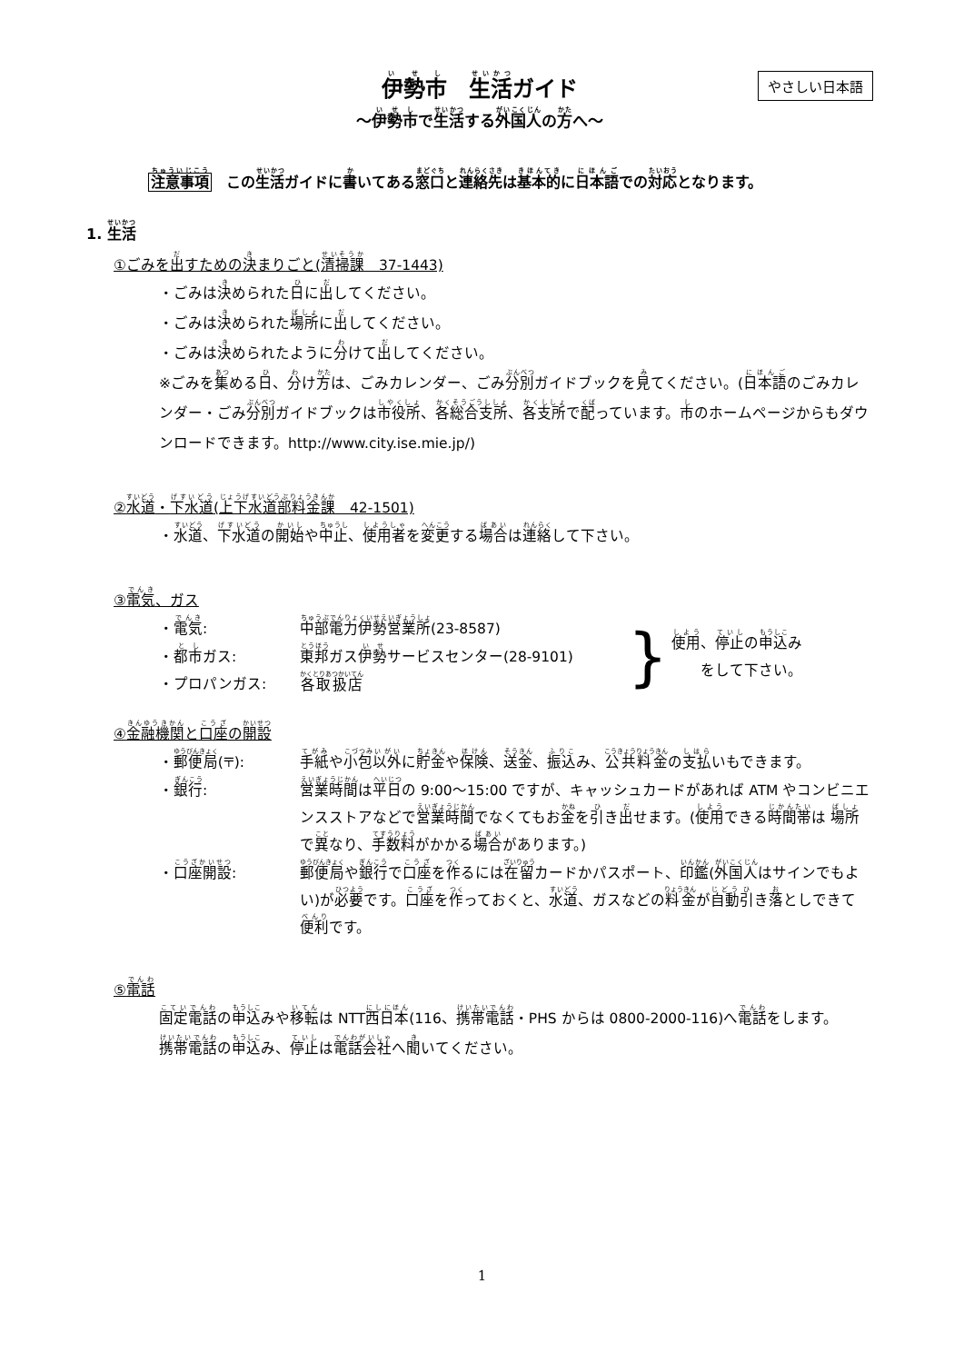やさしい日本語
伊勢市　生活ガイド
～伊勢市で生活する外国人の方へ～
注意事項　この生活ガイドに書いてある窓口と連絡先は基本的に日本語での対応となります。
1. 生活
①ごみを出すための決まりごと(清掃課　37-1443)
・ごみは決められた日に出してください。
・ごみは決められた場所に出してください。
・ごみは決められたように分けて出してください。
※ごみを集める日、分け方は、ごみカレンダー、ごみ分別ガイドブックを見てください。(日本語のごみカレンダー・ごみ分別ガイドブックは市役所、各総合支所、各支所で配っています。市のホームページからもダウンロードできます。http://www.city.ise.mie.jp/)
②水道・下水道(上下水道部料金課　42-1501)
・水道、下水道の開始や中止、使用者を変更する場合は連絡して下さい。
③電気、ガス
・電気: 中部電力伊勢営業所(23-8587)
・都市ガス: 東邦ガス伊勢サービスセンター(28-9101)
・プロパンガス: 各取扱店
}
使用、停止の申込み
　　をして下さい。
④金融機関と口座の開設
・郵便局(〒): 手紙や小包以外に貯金や保険、送金、振込み、公共料金の支払いもできます。
・銀行: 営業時間は平日の 9:00～15:00 ですが、キャッシュカードがあれば ATM やコンビニエンスストアなどで営業時間でなくてもお金を引き出せます。(使用できる時間帯は 場所で異なり、手数料がかかる場合があります。)
・口座開設: 郵便局や銀行で口座を作るには在留カードかパスポート、印鑑(外国人はサインでもよい)が必要です。口座を作っておくと、水道、ガスなどの料金が自動引き落としできて便利です。
⑤電話
固定電話の申込みや移転は NTT西日本(116、携帯電話・PHS からは 0800-2000-116)へ電話をします。携帯電話の申込み、停止は電話会社へ聞いてください。
1